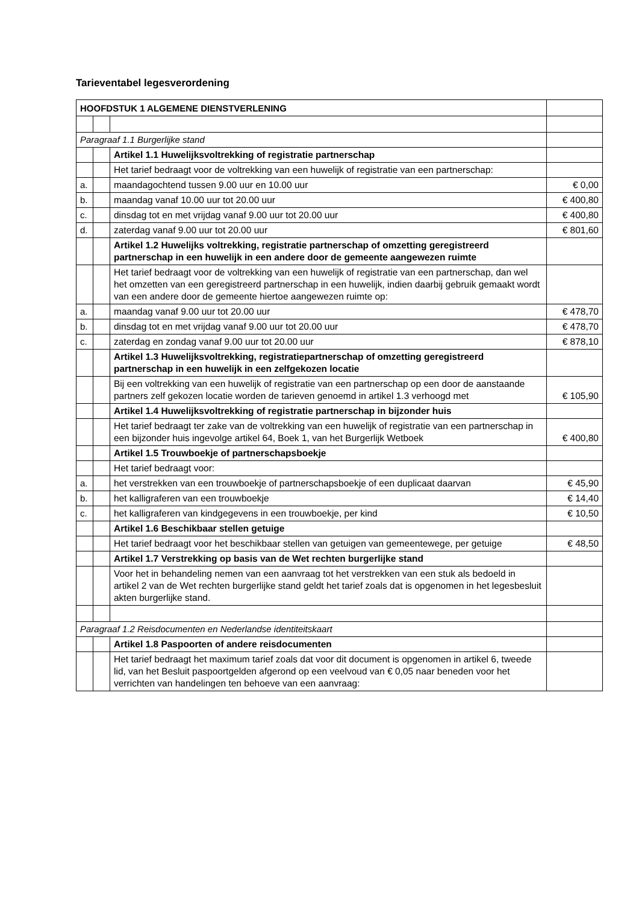Tarieventabel legesverordening
| HOOFDSTUK 1 ALGEMENE DIENSTVERLENING | | | |
| Paragraaf 1.1 Burgerlijke stand | | | |
| | | Artikel 1.1 Huwelijksvoltrekking of registratie partnerschap | |
| | | Het tarief bedraagt voor de voltrekking van een huwelijk of registratie van een partnerschap: | |
| a. | | maandagochtend tussen 9.00 uur en 10.00 uur | € 0,00 |
| b. | | maandag vanaf 10.00 uur tot 20.00 uur | € 400,80 |
| c. | | dinsdag tot en met vrijdag vanaf 9.00 uur tot 20.00 uur | € 400,80 |
| d. | | zaterdag vanaf 9.00 uur tot 20.00 uur | € 801,60 |
| | | Artikel 1.2 Huwelijks voltrekking, registratie partnerschap of omzetting geregistreerd partnerschap in een huwelijk in een andere door de gemeente aangewezen ruimte | |
| | | Het tarief bedraagt voor de voltrekking van een huwelijk of registratie van een partnerschap, dan wel het omzetten van een geregistreerd partnerschap in een huwelijk, indien daarbij gebruik gemaakt wordt van een andere door de gemeente hiertoe aangewezen ruimte op: | |
| a. | | maandag vanaf 9.00 uur tot 20.00 uur | € 478,70 |
| b. | | dinsdag tot en met vrijdag vanaf 9.00 uur tot 20.00 uur | € 478,70 |
| c. | | zaterdag en zondag vanaf 9.00 uur tot 20.00 uur | € 878,10 |
| | | Artikel 1.3 Huwelijksvoltrekking, registratiepartnerschap of omzetting geregistreerd partnerschap in een huwelijk in een zelfgekozen locatie | |
| | | Bij een voltrekking van een huwelijk of registratie van een partnerschap op een door de aanstaande partners zelf gekozen locatie worden de tarieven genoemd in artikel 1.3 verhoogd met | € 105,90 |
| | | Artikel 1.4 Huwelijksvoltrekking of registratie partnerschap in bijzonder huis | |
| | | Het tarief bedraagt ter zake van de voltrekking van een huwelijk of registratie van een partnerschap in een bijzonder huis ingevolge artikel 64, Boek 1, van het Burgerlijk Wetboek | € 400,80 |
| | | Artikel 1.5 Trouwboekje of partnerschapsboekje | |
| | | Het tarief bedraagt voor: | |
| a. | | het verstrekken van een trouwboekje of partnerschapsboekje of een duplicaat daarvan | € 45,90 |
| b. | | het kalligraferen van een trouwboekje | € 14,40 |
| c. | | het kalligraferen van kindgegevens in een trouwboekje, per kind | € 10,50 |
| | | Artikel 1.6 Beschikbaar stellen getuige | |
| | | Het tarief bedraagt voor het beschikbaar stellen van getuigen van gemeentewege, per getuige | € 48,50 |
| | | Artikel 1.7 Verstrekking op basis van de Wet rechten burgerlijke stand | |
| | | Voor het in behandeling nemen van een aanvraag tot het verstrekken van een stuk als bedoeld in artikel 2 van de Wet rechten burgerlijke stand geldt het tarief zoals dat is opgenomen in het legesbesluit akten burgerlijke stand. | |
| Paragraaf 1.2 Reisdocumenten en Nederlandse identiteitskaart | | | |
| | | Artikel 1.8 Paspoorten of andere reisdocumenten | |
| | | Het tarief bedraagt het maximum tarief zoals dat voor dit document is opgenomen in artikel 6, tweede lid, van het Besluit paspoortgelden afgerond op een veelvoud van € 0,05 naar beneden voor het verrichten van handelingen ten behoeve van een aanvraag: | |